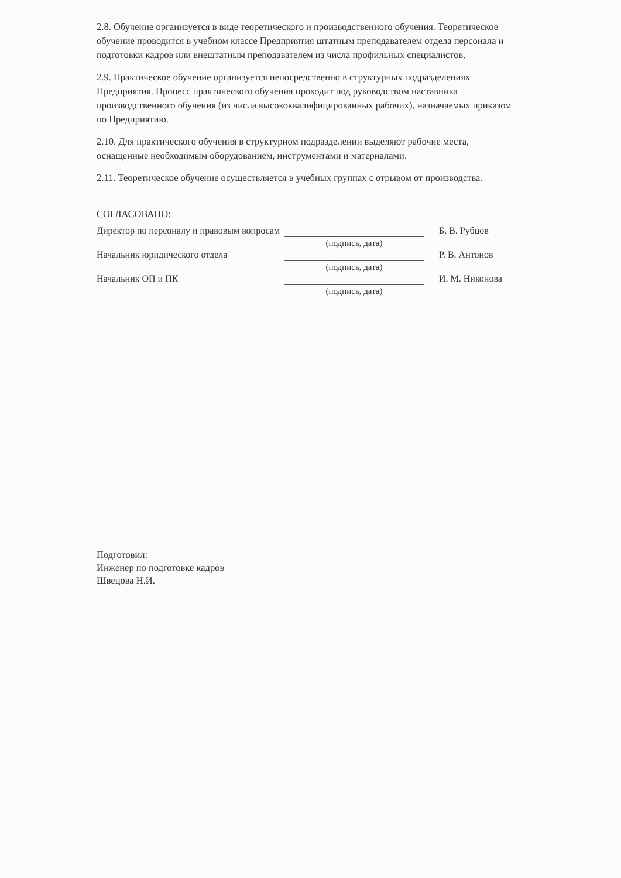2.8. Обучение организуется в виде теоретического и производственного обучения. Теоретическое обучение проводится в учебном классе Предприятия штатным преподавателем отдела персонала и подготовки кадров или внештатным преподавателем из числа профильных специалистов.
2.9. Практическое обучение организуется непосредственно в структурных подразделениях Предприятия. Процесс практического обучения проходит под руководством наставника производственного обучения (из числа высококвалифицированных рабочих), назначаемых приказом по Предприятию.
2.10. Для практического обучения в структурном подразделении выделяют рабочие места, оснащенные необходимым оборудованием, инструментами и материалами.
2.11. Теоретическое обучение осуществляется в учебных группах с отрывом от производства.
СОГЛАСОВАНО:
| Директор по персоналу и правовым вопросам | (подпись, дата) | Б. В. Рубцов |
| Начальник юридического отдела | (подпись, дата) | Р. В. Антонов |
| Начальник ОП и ПК | (подпись, дата) | И. М. Никонова |
Подготовил:
Инженер по подготовке кадров
Швецова Н.И.